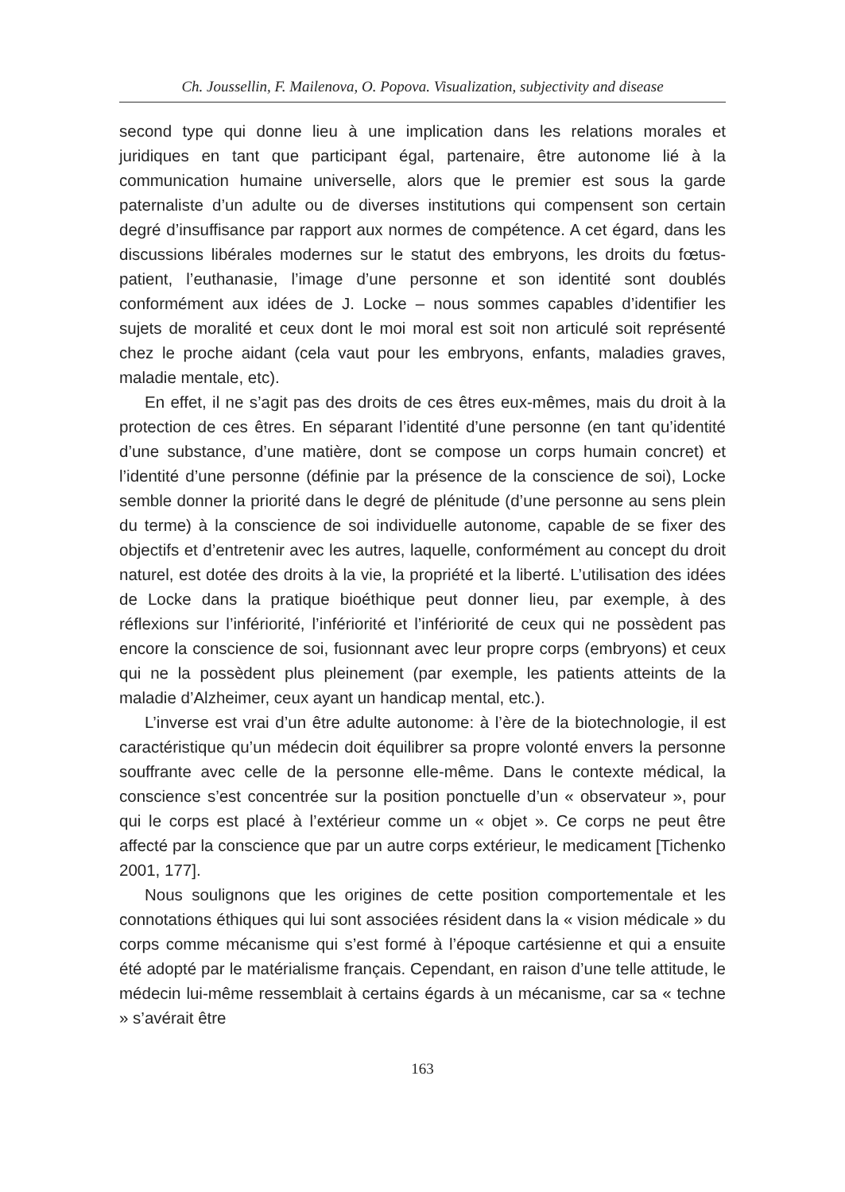Ch. Joussellin, F. Mailenova, O. Popova. Visualization, subjectivity and disease
second type qui donne lieu à une implication dans les relations morales et juridiques en tant que participant égal, partenaire, être autonome lié à la communication humaine universelle, alors que le premier est sous la garde paternaliste d’un adulte ou de diverses institutions qui compensent son certain degré d’insuffisance par rapport aux normes de compétence. A cet égard, dans les discussions libérales modernes sur le statut des embryons, les droits du fœtus-patient, l’euthanasie, l’image d’une personne et son identité sont doublés conformément aux idées de J. Locke – nous sommes capables d’identifier les sujets de moralité et ceux dont le moi moral est soit non articulé soit représenté chez le proche aidant (cela vaut pour les embryons, enfants, maladies graves, maladie mentale, etc).
En effet, il ne s’agit pas des droits de ces êtres eux-mêmes, mais du droit à la protection de ces êtres. En séparant l’identité d’une personne (en tant qu’identité d’une substance, d’une matière, dont se compose un corps humain concret) et l’identité d’une personne (définie par la présence de la conscience de soi), Locke semble donner la priorité dans le degré de plénitude (d’une personne au sens plein du terme) à la conscience de soi individuelle autonome, capable de se fixer des objectifs et d’entretenir avec les autres, laquelle, conformément au concept du droit naturel, est dotée des droits à la vie, la propriété et la liberté. L’utilisation des idées de Locke dans la pratique bioéthique peut donner lieu, par exemple, à des réflexions sur l’infériorité, l’infériorité et l’infériorité de ceux qui ne possèdent pas encore la conscience de soi, fusionnant avec leur propre corps (embryons) et ceux qui ne la possèdent plus pleinement (par exemple, les patients atteints de la maladie d’Alzheimer, ceux ayant un handicap mental, etc.).
L’inverse est vrai d’un être adulte autonome: à l’ère de la biotechnologie, il est caractéristique qu’un médecin doit équilibrer sa propre volonté envers la personne souffrante avec celle de la personne elle-même. Dans le contexte médical, la conscience s’est concentrée sur la position ponctuelle d’un « observateur », pour qui le corps est placé à l’extérieur comme un « objet ». Ce corps ne peut être affecté par la conscience que par un autre corps extérieur, le medicament [Tichenko 2001, 177].
Nous soulignons que les origines de cette position comportementale et les connotations éthiques qui lui sont associées résident dans la « vision médicale » du corps comme mécanisme qui s’est formé à l’époque cartésienne et qui a ensuite été adopté par le matérialisme français. Cependant, en raison d’une telle attitude, le médecin lui-même ressemblait à certains égards à un mécanisme, car sa « techne » s’avérait être
163